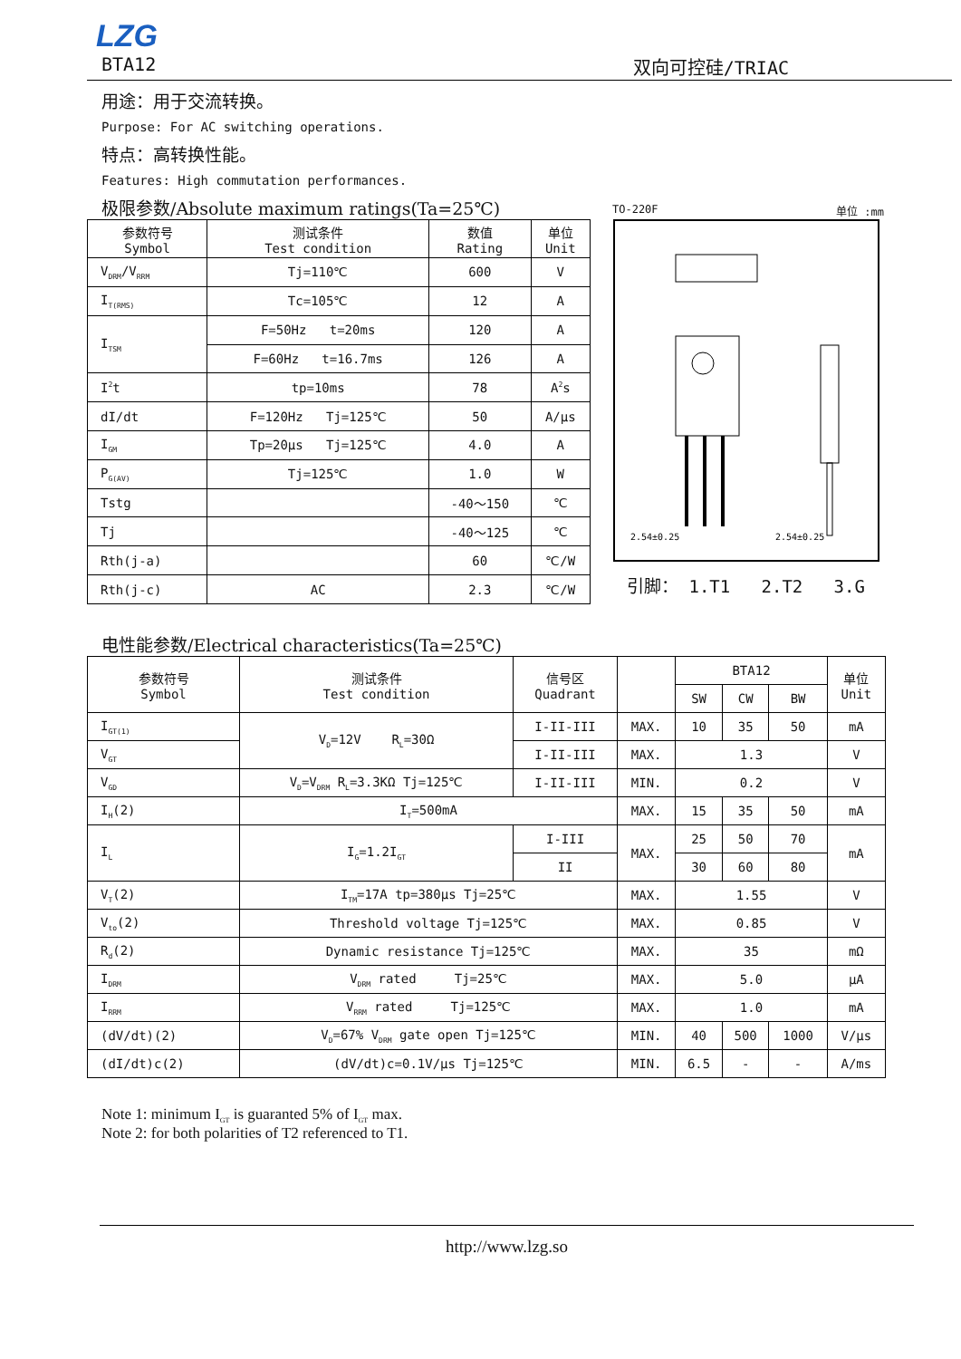LZG
BTA12 双向可控硅/TRIAC
用途：用于交流转换。
Purpose: For AC switching operations.
特点：高转换性能。
Features: High commutation performances.
极限参数/Absolute maximum ratings(Ta=25℃)
| 参数符号 Symbol | 测试条件 Test condition | 数值 Rating | 单位 Unit |
| --- | --- | --- | --- |
| V<sub>DRM</sub>/V<sub>RRM</sub> | Tj=110℃ | 600 | V |
| I<sub>T(RMS)</sub> | Tc=105℃ | 12 | A |
| I<sub>TSM</sub> | F=50Hz t=20ms | 120 | A |
| | F=60Hz t=16.7ms | 126 | A |
| I<sup>2</sup>t | tp=10ms | 78 | A<sup>2</sup>s |
| dI/dt | F=120Hz Tj=125℃ | 50 | A/μs |
| I<sub>GM</sub> | Tp=20μs Tj=125℃ | 4.0 | A |
| P<sub>G(AV)</sub> | Tj=125℃ | 1.0 | W |
| Tstg | | -40～150 | ℃ |
| Tj | | -40～125 | ℃ |
| Rth(j-a) | | 60 | ℃/W |
| Rth(j-c) | AC | 2.3 | ℃/W |
TO-220F 单位 :mm
2.54±0.25
2.54±0.25
引脚： 1.T1 2.T2 3.G
电性能参数/Electrical characteristics(Ta=25℃)
| 参数符号 Symbol | 测试条件 Test condition | 信号区 Quadrant | | BTA12 | | | 单位 Unit |
| --- | --- | --- | --- | --- | --- | --- | --- |
| | | | | SW | CW | BW | |
| I<sub>GT(1)</sub> | V<sub>D</sub>=12V R<sub>L</sub>=30Ω | I-II-III | MAX. | 10 | 35 | 50 | mA |
| V<sub>GT</sub> | | I-II-III | MAX. | 1.3 | | | V |
| V<sub>GD</sub> | V<sub>D</sub>=V<sub>DRM</sub> R<sub>L</sub>=3.3KΩ Tj=125℃ | I-II-III | MIN. | 0.2 | | | V |
| I<sub>H</sub>(2) | I<sub>T</sub>=500mA | | MAX. | 15 | 35 | 50 | mA |
| I<sub>L</sub> | I<sub>G</sub>=1.2I<sub>GT</sub> | I-III | MAX. | 25 | 50 | 70 | mA |
| | | II | | 30 | 60 | 80 | |
| V<sub>T</sub>(2) | I<sub>TM</sub>=17A tp=380μs Tj=25℃ | | MAX. | 1.55 | | | V |
| V<sub>to</sub>(2) | Threshold voltage Tj=125℃ | | MAX. | 0.85 | | | V |
| R<sub>d</sub>(2) | Dynamic resistance Tj=125℃ | | MAX. | 35 | | | mΩ |
| I<sub>DRM</sub> | V<sub>DRM</sub> rated Tj=25℃ | | MAX. | 5.0 | | | μA |
| I<sub>RRM</sub> | V<sub>RRM</sub> rated Tj=125℃ | | MAX. | 1.0 | | | mA |
| (dV/dt)(2) | V<sub>D</sub>=67% V<sub>DRM</sub> gate open Tj=125℃ | | MIN. | 40 | 500 | 1000 | V/μs |
| (dI/dt)c(2) | (dV/dt)c=0.1V/μs Tj=125℃ | | MIN. | 6.5 | - | - | A/ms |
Note 1: minimum I<sub>GT</sub> is guaranted 5% of I<sub>GT</sub> max.
Note 2: for both polarities of T2 referenced to T1.
http://www.lzg.so